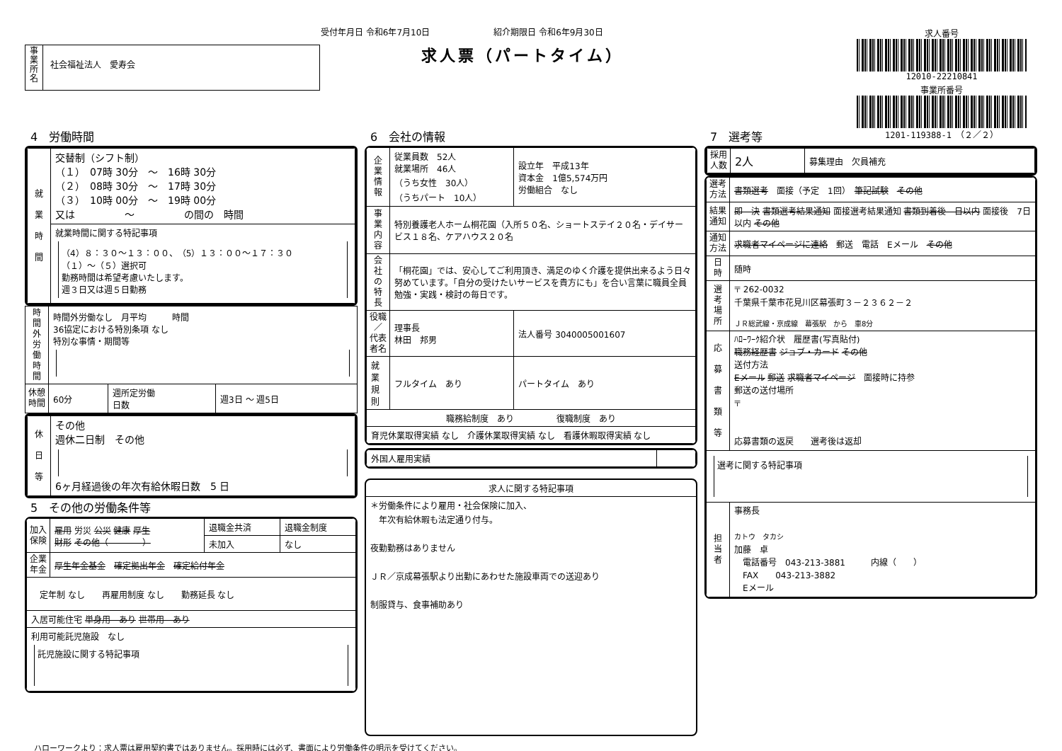受付年月日 令和6年7月10日 紹介期限日 令和6年9月30日
事
業
所
名
社会福祉法人　愛寿会
求人票（パートタイム）
求人番号
12010-22210841
事業所番号
1201-119388-1　（２／２）
4　労働時間
| 就 業 時 間 | 交替制（シフト制） （１） 07時 30分 ～ 16時 30分 （２） 08時 30分 ～ 17時 30分 （３） 10時 00分 ～ 19時 00分 又は ～ の間の 時間 |
| | 就業時間に関する特記事項 （4）８：３０～１３：００、（5）１３：００～１７：３０ （１）～（５）選択可 勤務時間は希望考慮いたします。 週３日又は週５日勤務 |
| 時 間 外 労 働 時 間 | 時間外労働なし 月平均 時間 36協定における特別条項 なし 特別な事情・期間等 | | |
| 休憩 時間 | 60分 | 週所定労働 日数 | 週3日 ～ 週5日 |
| 休 日 等 | その他 週休二日制 その他 6ヶ月経過後の年次有給休暇日数 5 日 |
5　その他の労働条件等
| 加入 保険 | 雇用 労災 公災 健康 厚生 財形 その他（ ） | 退職金共済 | 退職金制度 |
| | | 未加入 | なし |
| 企業 年金 | 厚生年金基金 確定拠出年金 確定給付年金 | | |
| 定年制 なし 再雇用制度 なし 勤務延長 なし | | | |
| 入居可能住宅 単身用 あり 世帯用 あり | | | |
| 利用可能託児施設 なし 託児施設に関する特記事項 | | | |
6　会社の情報
| 企 業 情 報 | 従業員数 52人 就業場所 46人 （うち女性 30人） （うちパート 10人） | 設立年 平成13年 資本金 1億5,574万円 労働組合 なし |
| 事 業 内 容 | 特別養護老人ホーム桐花園（入所５０名、ショートステイ２０名・デイサービス１８名、ケアハウス２０名 | |
| 会 社 の 特 長 | 「桐花園」では、安心してご利用頂き、満足のゆく介護を提供出来るよう日々努めています。「自分の受けたいサービスを貴方にも」を合い言葉に職員全員勉強・実践・検討の毎日です。 | |
| 役職／ 代表者名 | 理事長 林田 邦男 | 法人番号 3040005001607 |
| 就業規則 | フルタイム あり | パートタイム あり |
| 職務給制度 あり 復職制度 あり | | |
| 育児休業取得実績 なし 介護休業取得実績 なし 看護休暇取得実績 なし | | |
| 外国人雇用実績 | |
| 求人に関する特記事項 |
| ＊労働条件により雇用・社会保険に加入、 年次有給休暇も法定通り付与。 夜勤勤務はありません ＪＲ／京成幕張駅より出勤にあわせた施設車両での送迎あり 制服貸与、食事補助あり |
7　選考等
| 採用 人数 | 2人 | 募集理由 欠員補充 |
| 選考 方法 | 書類選考 面接（予定 1回） 筆記試験 その他 |
| 結果 通知 | 即 決 書類選考結果通知 面接選考結果通知 書類到着後 日以内 面接後 7日以内 その他 |
| 通知 方法 | 求職者マイページに連絡 郵送 電話 Eメール その他 |
| 日 時 | 随時 |
| 選 考 場 所 | 〒 262-0032 千葉県千葉市花見川区幕張町３－２３６２－２ ＪＲ総武線・京成線 幕張駅 から 車8分 |
| 応 募 書 類 等 | ﾊﾛｰﾜｰｸ紹介状 履歴書(写真貼付) 職務経歴書 ジョブ・カード その他 送付方法 Eメール 郵送 求職者マイページ 面接時に持参 郵送の送付場所 〒 応募書類の返戻 選考後は返却 |
| 選考に関する特記事項 | |
| 担 当 者 | 事務長 カトウ タカシ 加藤 卓 電話番号 043-213-3881 内線（ ） FAX 043-213-3882 Eメール |
ハローワークより：求人票は雇用契約書ではありません。採用時には必ず、書面により労働条件の明示を受けてください。